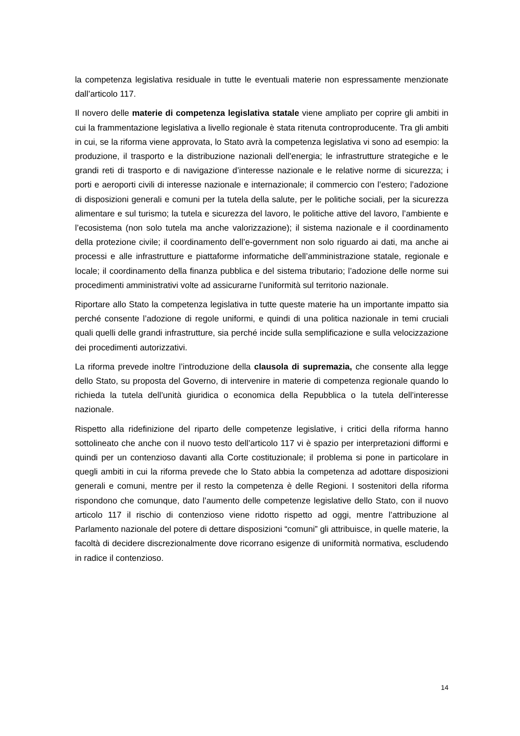la competenza legislativa residuale in tutte le eventuali materie non espressamente menzionate dall’articolo 117.
Il novero delle materie di competenza legislativa statale viene ampliato per coprire gli ambiti in cui la frammentazione legislativa a livello regionale è stata ritenuta controproducente. Tra gli ambiti in cui, se la riforma viene approvata, lo Stato avrà la competenza legislativa vi sono ad esempio: la produzione, il trasporto e la distribuzione nazionali dell’energia; le infrastrutture strategiche e le grandi reti di trasporto e di navigazione d’interesse nazionale e le relative norme di sicurezza; i porti e aeroporti civili di interesse nazionale e internazionale; il commercio con l’estero; l’adozione di disposizioni generali e comuni per la tutela della salute, per le politiche sociali, per la sicurezza alimentare e sul turismo; la tutela e sicurezza del lavoro, le politiche attive del lavoro, l’ambiente e l’ecosistema (non solo tutela ma anche valorizzazione); il sistema nazionale e il coordinamento della protezione civile; il coordinamento dell’e-government non solo riguardo ai dati, ma anche ai processi e alle infrastrutture e piattaforme informatiche dell’amministrazione statale, regionale e locale; il coordinamento della finanza pubblica e del sistema tributario; l’adozione delle norme sui procedimenti amministrativi volte ad assicurarne l’uniformità sul territorio nazionale.
Riportare allo Stato la competenza legislativa in tutte queste materie ha un importante impatto sia perché consente l’adozione di regole uniformi, e quindi di una politica nazionale in temi cruciali quali quelli delle grandi infrastrutture, sia perché incide sulla semplificazione e sulla velocizzazione dei procedimenti autorizzativi.
La riforma prevede inoltre l’introduzione della clausola di supremazia, che consente alla legge dello Stato, su proposta del Governo, di intervenire in materie di competenza regionale quando lo richieda la tutela dell’unità giuridica o economica della Repubblica o la tutela dell’interesse nazionale.
Rispetto alla ridefinizione del riparto delle competenze legislative, i critici della riforma hanno sottolineato che anche con il nuovo testo dell’articolo 117 vi è spazio per interpretazioni difformi e quindi per un contenzioso davanti alla Corte costituzionale; il problema si pone in particolare in quegli ambiti in cui la riforma prevede che lo Stato abbia la competenza ad adottare disposizioni generali e comuni, mentre per il resto la competenza è delle Regioni. I sostenitori della riforma rispondono che comunque, dato l’aumento delle competenze legislative dello Stato, con il nuovo articolo 117 il rischio di contenzioso viene ridotto rispetto ad oggi, mentre l’attribuzione al Parlamento nazionale del potere di dettare disposizioni “comuni” gli attribuisce, in quelle materie, la facoltà di decidere discrezionalmente dove ricorrano esigenze di uniformità normativa, escludendo in radice il contenzioso.
14